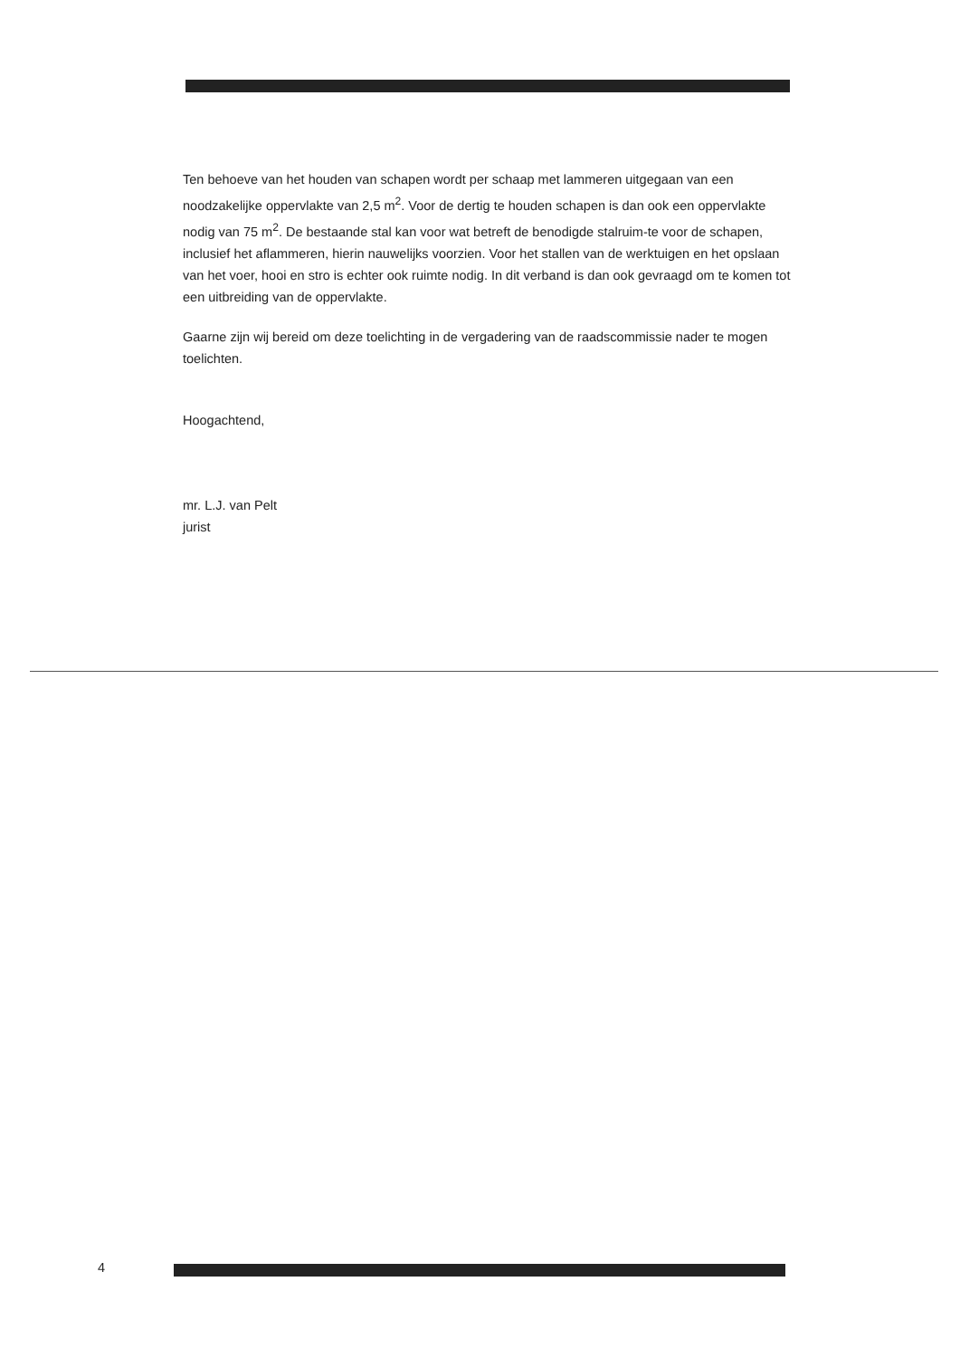Ten behoeve van het houden van schapen wordt per schaap met lammeren uitgegaan van een noodzakelijke oppervlakte van 2,5 m<sup>2</sup>. Voor de dertig te houden schapen is dan ook een oppervlakte nodig van 75 m<sup>2</sup>. De bestaande stal kan voor wat betreft de benodigde stalruim-te voor de schapen, inclusief het aflammeren, hierin nauwelijks voorzien. Voor het stallen van de werktuigen en het opslaan van het voer, hooi en stro is echter ook ruimte nodig. In dit verband is dan ook gevraagd om te komen tot een uitbreiding van de oppervlakte.
Gaarne zijn wij bereid om deze toelichting in de vergadering van de raadscommissie nader te mogen toelichten.
Hoogachtend,
mr. L.J. van Pelt
jurist
4